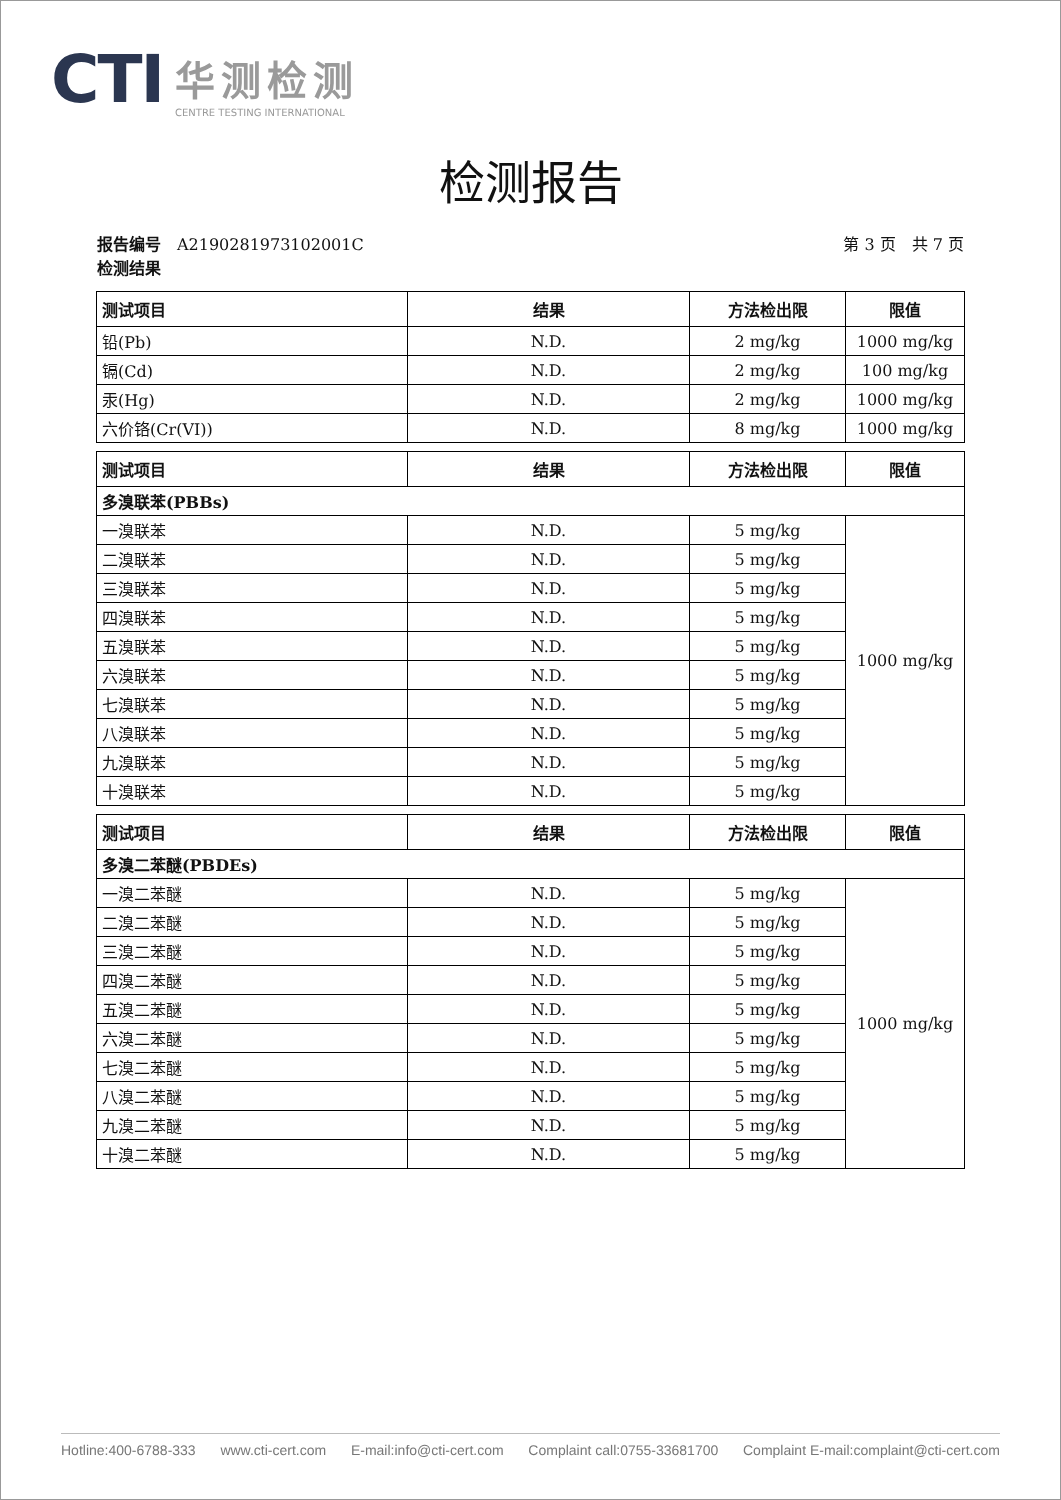CTI
华测检测
CENTRE TESTING INTERNATIONAL
检测报告
第 3 页　共 7 页 报告编号　A2190281973102001C
检测结果
| 测试项目 | 结果 | 方法检出限 | 限值 |
| --- | --- | --- | --- |
| 铅(Pb) | N.D. | 2 mg/kg | 1000 mg/kg |
| 镉(Cd) | N.D. | 2 mg/kg | 100 mg/kg |
| 汞(Hg) | N.D. | 2 mg/kg | 1000 mg/kg |
| 六价铬(Cr(VI)) | N.D. | 8 mg/kg | 1000 mg/kg |
| 测试项目 | 结果 | 方法检出限 | 限值 |
| --- | --- | --- | --- |
| 多溴联苯(PBBs) | | | |
| 一溴联苯 | N.D. | 5 mg/kg | 1000 mg/kg |
| 二溴联苯 | N.D. | 5 mg/kg | |
| 三溴联苯 | N.D. | 5 mg/kg | |
| 四溴联苯 | N.D. | 5 mg/kg | |
| 五溴联苯 | N.D. | 5 mg/kg | |
| 六溴联苯 | N.D. | 5 mg/kg | |
| 七溴联苯 | N.D. | 5 mg/kg | |
| 八溴联苯 | N.D. | 5 mg/kg | |
| 九溴联苯 | N.D. | 5 mg/kg | |
| 十溴联苯 | N.D. | 5 mg/kg | |
| 测试项目 | 结果 | 方法检出限 | 限值 |
| --- | --- | --- | --- |
| 多溴二苯醚(PBDEs) | | | |
| 一溴二苯醚 | N.D. | 5 mg/kg | 1000 mg/kg |
| 二溴二苯醚 | N.D. | 5 mg/kg | |
| 三溴二苯醚 | N.D. | 5 mg/kg | |
| 四溴二苯醚 | N.D. | 5 mg/kg | |
| 五溴二苯醚 | N.D. | 5 mg/kg | |
| 六溴二苯醚 | N.D. | 5 mg/kg | |
| 七溴二苯醚 | N.D. | 5 mg/kg | |
| 八溴二苯醚 | N.D. | 5 mg/kg | |
| 九溴二苯醚 | N.D. | 5 mg/kg | |
| 十溴二苯醚 | N.D. | 5 mg/kg | |
Hotline:400-6788-333 www.cti-cert.com E-mail:info@cti-cert.com Complaint call:0755-33681700 Complaint E-mail:complaint@cti-cert.com